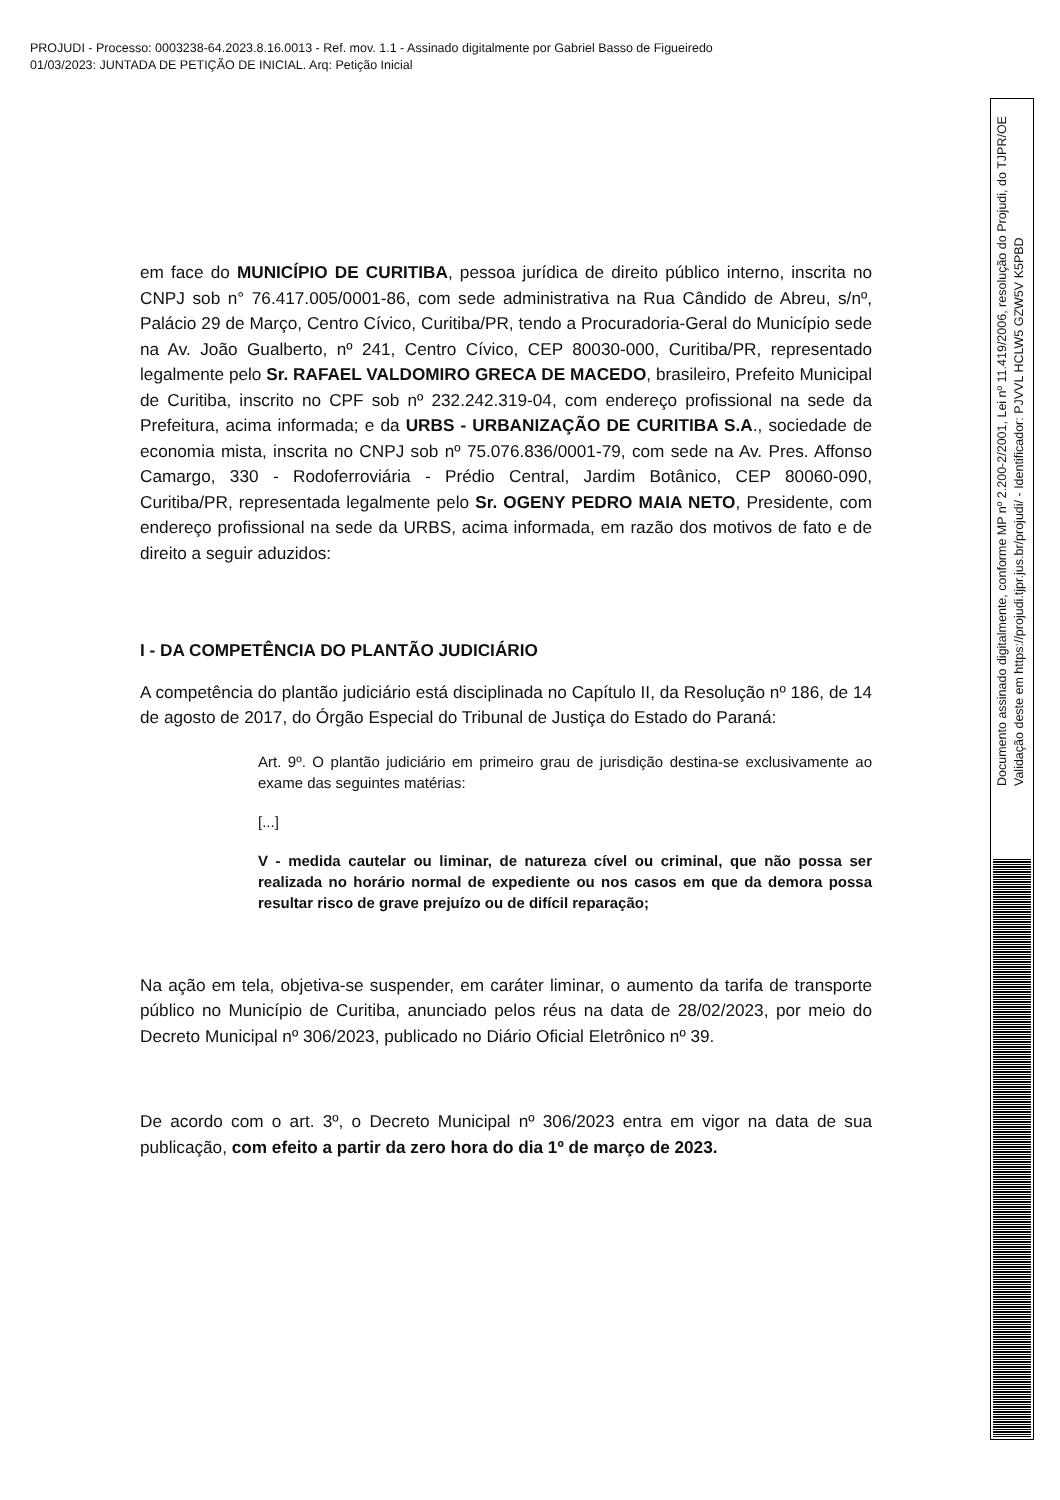PROJUDI - Processo: 0003238-64.2023.8.16.0013 - Ref. mov. 1.1 - Assinado digitalmente por Gabriel Basso de Figueiredo
01/03/2023: JUNTADA DE PETIÇÃO DE INICIAL. Arq: Petição Inicial
em face do MUNICÍPIO DE CURITIBA, pessoa jurídica de direito público interno, inscrita no CNPJ sob n° 76.417.005/0001-86, com sede administrativa na Rua Cândido de Abreu, s/nº, Palácio 29 de Março, Centro Cívico, Curitiba/PR, tendo a Procuradoria-Geral do Município sede na Av. João Gualberto, nº 241, Centro Cívico, CEP 80030-000, Curitiba/PR, representado legalmente pelo Sr. RAFAEL VALDOMIRO GRECA DE MACEDO, brasileiro, Prefeito Municipal de Curitiba, inscrito no CPF sob nº 232.242.319-04, com endereço profissional na sede da Prefeitura, acima informada; e da URBS - URBANIZAÇÃO DE CURITIBA S.A., sociedade de economia mista, inscrita no CNPJ sob nº 75.076.836/0001-79, com sede na Av. Pres. Affonso Camargo, 330 - Rodoferroviária - Prédio Central, Jardim Botânico, CEP 80060-090, Curitiba/PR, representada legalmente pelo Sr. OGENY PEDRO MAIA NETO, Presidente, com endereço profissional na sede da URBS, acima informada, em razão dos motivos de fato e de direito a seguir aduzidos:
I - DA COMPETÊNCIA DO PLANTÃO JUDICIÁRIO
A competência do plantão judiciário está disciplinada no Capítulo II, da Resolução nº 186, de 14 de agosto de 2017, do Órgão Especial do Tribunal de Justiça do Estado do Paraná:
Art. 9º. O plantão judiciário em primeiro grau de jurisdição destina-se exclusivamente ao exame das seguintes matérias:
[...]
V - medida cautelar ou liminar, de natureza cível ou criminal, que não possa ser realizada no horário normal de expediente ou nos casos em que da demora possa resultar risco de grave prejuízo ou de difícil reparação;
Na ação em tela, objetiva-se suspender, em caráter liminar, o aumento da tarifa de transporte público no Município de Curitiba, anunciado pelos réus na data de 28/02/2023, por meio do Decreto Municipal nº 306/2023, publicado no Diário Oficial Eletrônico nº 39.
De acordo com o art. 3º, o Decreto Municipal nº 306/2023 entra em vigor na data de sua publicação, com efeito a partir da zero hora do dia 1º de março de 2023.
Documento assinado digitalmente, conforme MP nº 2.200-2/2001, Lei nº 11.419/2006, resolução do Projudi, do TJPR/OE
Validação deste em https://projudi.tjpr.jus.br/projudi/ - Identificador: PJVVL HCLW5 GZW5V K5PBD